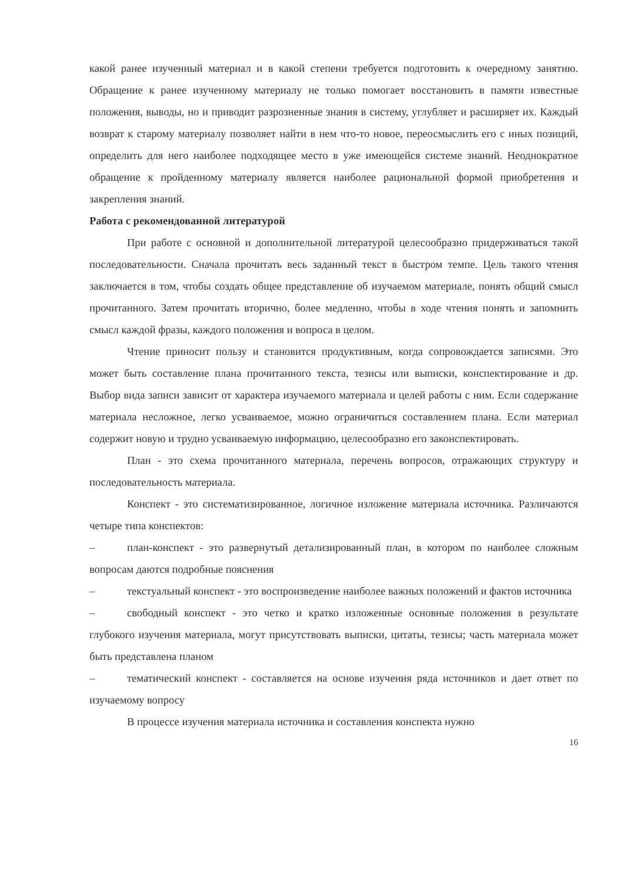какой ранее изученный материал и в какой степени требуется подготовить к очередному занятию. Обращение к ранее изученному материалу не только помогает восстановить в памяти известные положения, выводы, но и приводит разрозненные знания в систему, углубляет и расширяет их. Каждый возврат к старому материалу позволяет найти в нем что-то новое, переосмыслить его с иных позиций, определить для него наиболее подходящее место в уже имеющейся системе знаний. Неоднократное обращение к пройденному материалу является наиболее рациональной формой приобретения и закрепления знаний.
Работа с рекомендованной литературой
При работе с основной и дополнительной литературой целесообразно придерживаться такой последовательности. Сначала прочитать весь заданный текст в быстром темпе. Цель такого чтения заключается в том, чтобы создать общее представление об изучаемом материале, понять общий смысл прочитанного. Затем прочитать вторично, более медленно, чтобы в ходе чтения понять и запомнить смысл каждой фразы, каждого положения и вопроса в целом.
Чтение приносит пользу и становится продуктивным, когда сопровождается записями. Это может быть составление плана прочитанного текста, тезисы или выписки, конспектирование и др. Выбор вида записи зависит от характера изучаемого материала и целей работы с ним. Если содержание материала несложное, легко усваиваемое, можно ограничиться составлением плана. Если материал содержит новую и трудно усваиваемую информацию, целесообразно его законспектировать.
План - это схема прочитанного материала, перечень вопросов, отражающих структуру и последовательность материала.
Конспект - это систематизированное, логичное изложение материала источника. Различаются четыре типа конспектов:
– план-конспект - это развернутый детализированный план, в котором по наиболее сложным вопросам даются подробные пояснения
– текстуальный конспект - это воспроизведение наиболее важных положений и фактов источника
– свободный конспект - это четко и кратко изложенные основные положения в результате глубокого изучения материала, могут присутствовать выписки, цитаты, тезисы; часть материала может быть представлена планом
– тематический конспект - составляется на основе изучения ряда источников и дает ответ по изучаемому вопросу
В процессе изучения материала источника и составления конспекта нужно
16